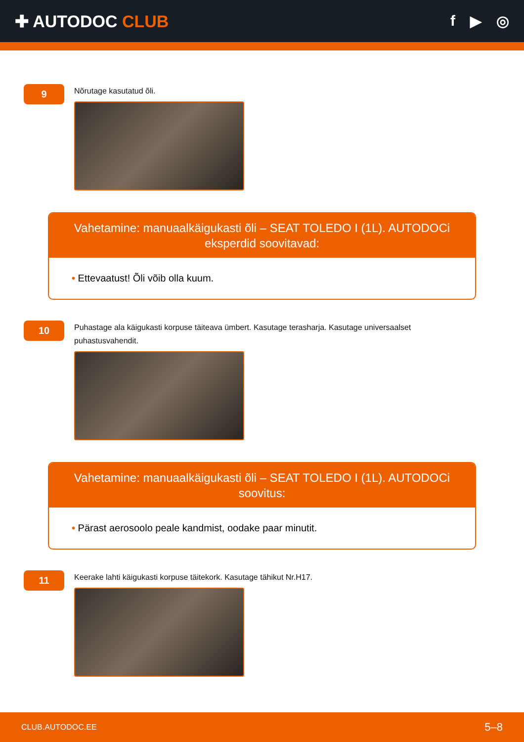✚ AUTODOC CLUB f ▶ ◎
9
Nõrutage kasutatud õli.
Vahetamine: manuaalkäigukasti õli – SEAT TOLEDO I (1L). AUTODOCi eksperdid soovitavad:
• Ettevaatust! Õli võib olla kuum.
10
Puhastage ala käigukasti korpuse täiteava ümbert. Kasutage terasharja. Kasutage universaalset puhastusvahendit.
Vahetamine: manuaalkäigukasti õli – SEAT TOLEDO I (1L). AUTODOCi soovitus:
• Pärast aerosoolo peale kandmist, oodake paar minutit.
11
Keerake lahti käigukasti korpuse täitekork. Kasutage tähikut Nr.H17.
CLUB.AUTODOC.EE 5–8